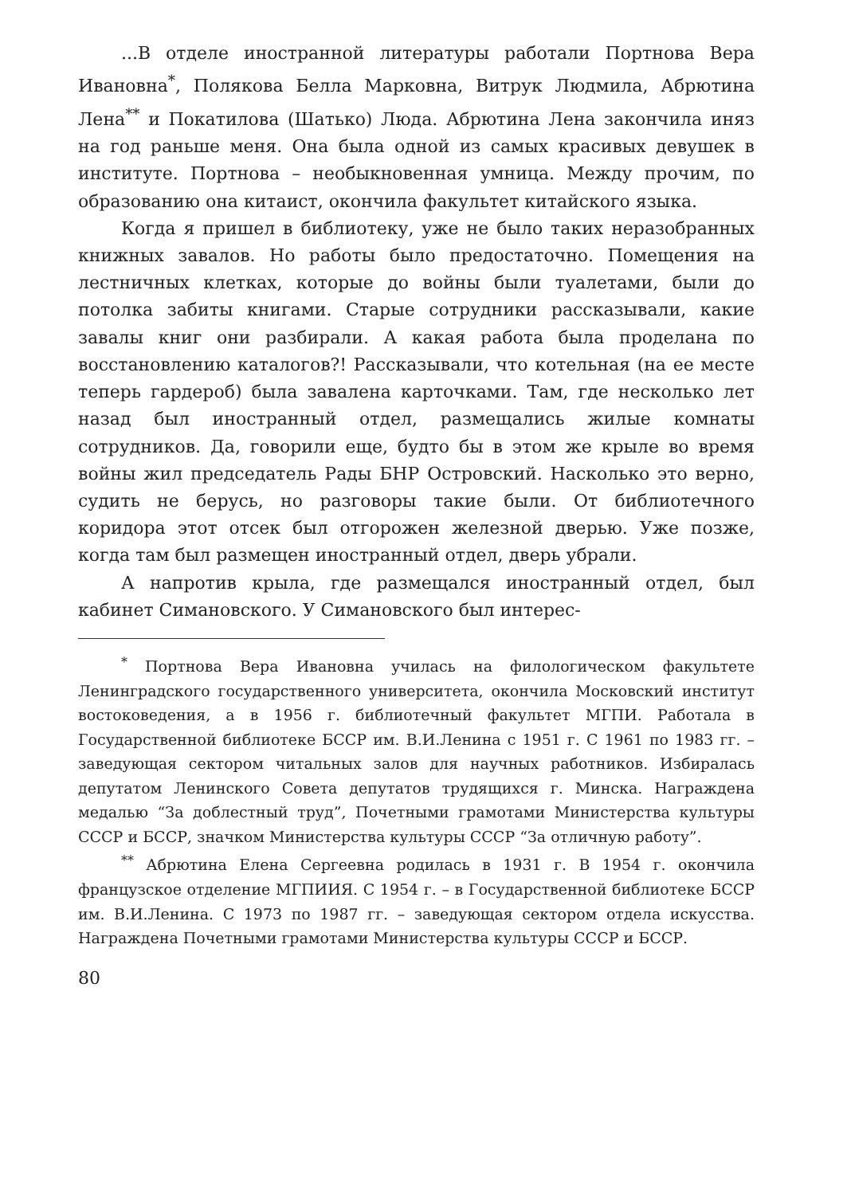...В отделе иностранной литературы работали Портнова Вера Ивановна<sup>*</sup>, Полякова Белла Марковна, Витрук Людмила, Абрютина Лена<sup>**</sup> и Покатилова (Шатько) Люда. Абрютина Лена закончила иняз на год раньше меня. Она была одной из самых красивых девушек в институте. Портнова – необыкновенная умница. Между прочим, по образованию она китаист, окончила факультет китайского языка.
Когда я пришел в библиотеку, уже не было таких неразобранных книжных завалов. Но работы было предостаточно. Помещения на лестничных клетках, которые до войны были туалетами, были до потолка забиты книгами. Старые сотрудники рассказывали, какие завалы книг они разбирали. А какая работа была проделана по восстановлению каталогов?! Рассказывали, что котельная (на ее месте теперь гардероб) была завалена карточками. Там, где несколько лет назад был иностранный отдел, размещались жилые комнаты сотрудников. Да, говорили еще, будто бы в этом же крыле во время войны жил председатель Рады БНР Островский. Насколько это верно, судить не берусь, но разговоры такие были. От библиотечного коридора этот отсек был отгорожен железной дверью. Уже позже, когда там был размещен иностранный отдел, дверь убрали.
А напротив крыла, где размещался иностранный отдел, был кабинет Симановского. У Симановского был интерес-
<sup>*</sup> Портнова Вера Ивановна училась на филологическом факультете Ленинградского государственного университета, окончила Московский институт востоковедения, а в 1956 г. библиотечный факультет МГПИ. Работала в Государственной библиотеке БССР им. В.И.Ленина с 1951 г. С 1961 по 1983 гг. – заведующая сектором читальных залов для научных работников. Избиралась депутатом Ленинского Совета депутатов трудящихся г. Минска. Награждена медалью “За доблестный труд”, Почетными грамотами Министерства культуры СССР и БССР, значком Министерства культуры СССР “За отличную работу”.
<sup>**</sup> Абрютина Елена Сергеевна родилась в 1931 г. В 1954 г. окончила французское отделение МГПИИЯ. С 1954 г. – в Государственной библиотеке БССР им. В.И.Ленина. С 1973 по 1987 гг. – заведующая сектором отдела искусства. Награждена Почетными грамотами Министерства культуры СССР и БССР.
80